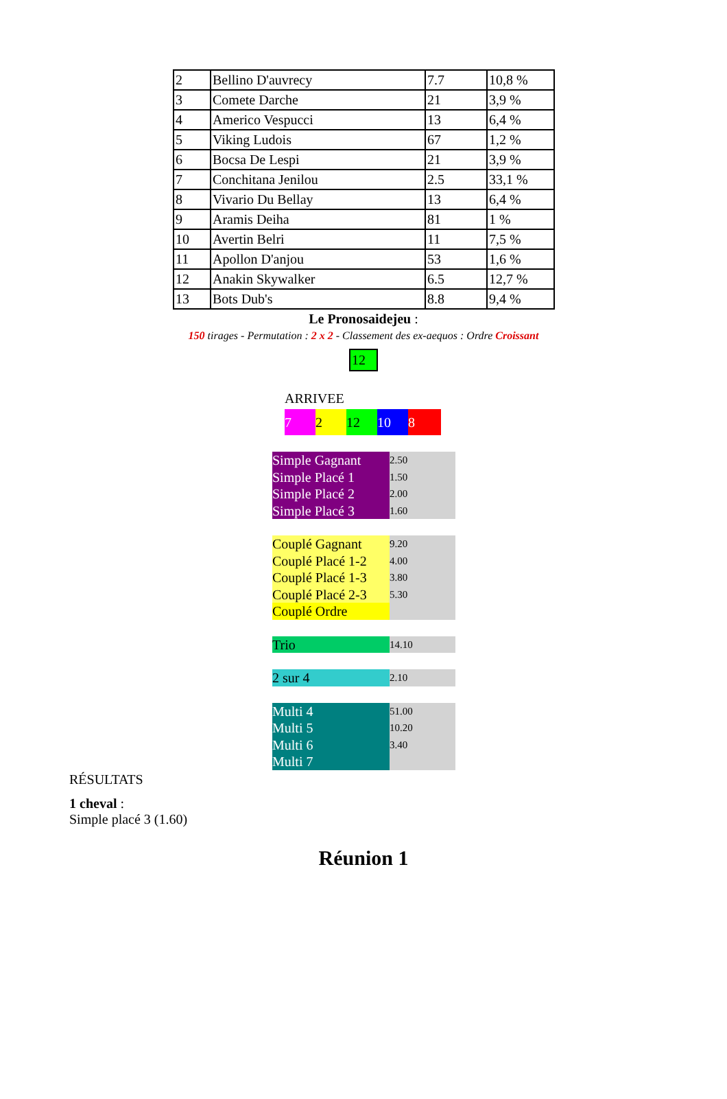| 2 | Bellino D'auvrecy | 7.7 | 10,8 % |
| 3 | Comete Darche | 21 | 3,9 % |
| 4 | Americo Vespucci | 13 | 6,4 % |
| 5 | Viking Ludois | 67 | 1,2 % |
| 6 | Bocsa De Lespi | 21 | 3,9 % |
| 7 | Conchitana Jenilou | 2.5 | 33,1 % |
| 8 | Vivario Du Bellay | 13 | 6,4 % |
| 9 | Aramis Deiha | 81 | 1 % |
| 10 | Avertin Belri | 11 | 7,5 % |
| 11 | Apollon D'anjou | 53 | 1,6 % |
| 12 | Anakin Skywalker | 6.5 | 12,7 % |
| 13 | Bots Dub's | 8.8 | 9,4 % |
Le Pronosaidejeu :
150 tirages - Permutation : 2 x 2 - Classement des ex-aequos : Ordre Croissant
12
ARRIVEE
7 2 12 10 8
Simple Gagnant
Simple Placé 1
Simple Placé 2
Simple Placé 3
2.50
1.50
2.00
1.60
Couplé Gagnant
Couplé Placé 1-2
Couplé Placé 1-3
Couplé Placé 2-3
Couplé Ordre
9.20
4.00
3.80
5.30
Trio
14.10
2 sur 4
2.10
Multi 4
Multi 5
Multi 6
Multi 7
51.00
10.20
3.40
RÉSULTATS
1 cheval :
Simple placé 3 (1.60)
Réunion 1